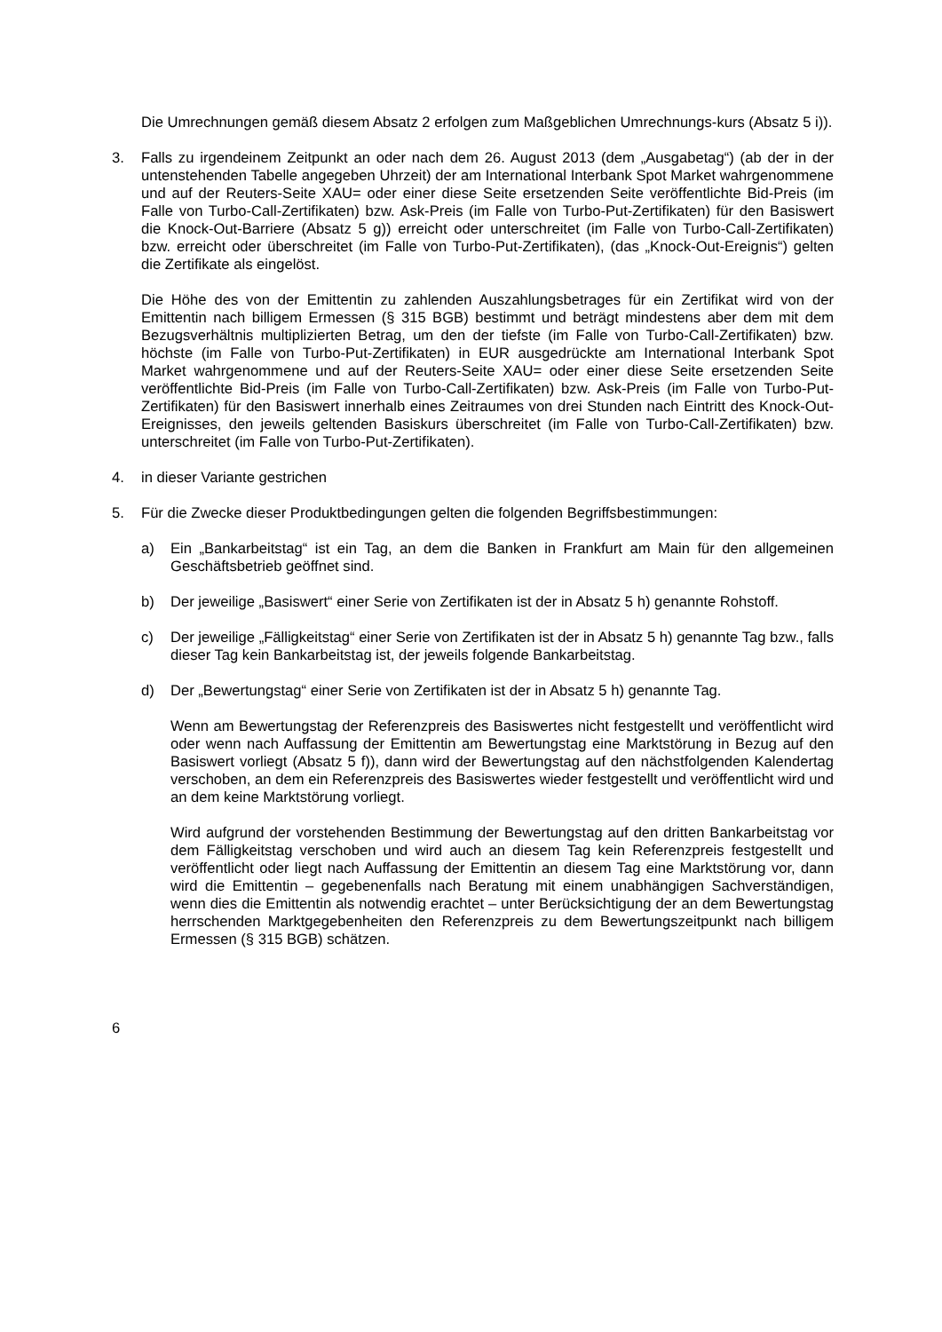Die Umrechnungen gemäß diesem Absatz 2 erfolgen zum Maßgeblichen Umrechnungs-kurs (Absatz 5 i)).
3. Falls zu irgendeinem Zeitpunkt an oder nach dem 26. August 2013 (dem „Ausgabetag“) (ab der in der untenstehenden Tabelle angegeben Uhrzeit) der am International Interbank Spot Market wahrgenommene und auf der Reuters-Seite XAU= oder einer diese Seite ersetzenden Seite veröffentlichte Bid-Preis (im Falle von Turbo-Call-Zertifikaten) bzw. Ask-Preis (im Falle von Turbo-Put-Zertifikaten) für den Basiswert die Knock-Out-Barriere (Absatz 5 g)) erreicht oder unterschreitet (im Falle von Turbo-Call-Zertifikaten) bzw. erreicht oder überschreitet (im Falle von Turbo-Put-Zertifikaten), (das „Knock-Out-Ereignis“) gelten die Zertifikate als eingelöst.
Die Höhe des von der Emittentin zu zahlenden Auszahlungsbetrages für ein Zertifikat wird von der Emittentin nach billigem Ermessen (§ 315 BGB) bestimmt und beträgt mindestens aber dem mit dem Bezugsverhältnis multiplizierten Betrag, um den der tiefste (im Falle von Turbo-Call-Zertifikaten) bzw. höchste (im Falle von Turbo-Put-Zertifikaten) in EUR ausgedrückte am International Interbank Spot Market wahrgenommene und auf der Reuters-Seite XAU= oder einer diese Seite ersetzenden Seite veröffentlichte Bid-Preis (im Falle von Turbo-Call-Zertifikaten) bzw. Ask-Preis (im Falle von Turbo-Put-Zertifikaten) für den Basiswert innerhalb eines Zeitraumes von drei Stunden nach Eintritt des Knock-Out-Ereignisses, den jeweils geltenden Basiskurs überschreitet (im Falle von Turbo-Call-Zertifikaten) bzw. unterschreitet (im Falle von Turbo-Put-Zertifikaten).
4. in dieser Variante gestrichen
5. Für die Zwecke dieser Produktbedingungen gelten die folgenden Begriffsbestimmungen:
a) Ein „Bankarbeitstag“ ist ein Tag, an dem die Banken in Frankfurt am Main für den allgemeinen Geschäftsbetrieb geöffnet sind.
b) Der jeweilige „Basiswert“ einer Serie von Zertifikaten ist der in Absatz 5 h) genannte Rohstoff.
c) Der jeweilige „Fälligkeitstag“ einer Serie von Zertifikaten ist der in Absatz 5 h) genannte Tag bzw., falls dieser Tag kein Bankarbeitstag ist, der jeweils folgende Bankarbeitstag.
d) Der „Bewertungstag“ einer Serie von Zertifikaten ist der in Absatz 5 h) genannte Tag.
Wenn am Bewertungstag der Referenzpreis des Basiswertes nicht festgestellt und veröffentlicht wird oder wenn nach Auffassung der Emittentin am Bewertungstag eine Marktstörung in Bezug auf den Basiswert vorliegt (Absatz 5 f)), dann wird der Bewertungstag auf den nächstfolgenden Kalendertag verschoben, an dem ein Referenzpreis des Basiswertes wieder festgestellt und veröffentlicht wird und an dem keine Marktstörung vorliegt.
Wird aufgrund der vorstehenden Bestimmung der Bewertungstag auf den dritten Bankarbeitstag vor dem Fälligkeitstag verschoben und wird auch an diesem Tag kein Referenzpreis festgestellt und veröffentlicht oder liegt nach Auffassung der Emittentin an diesem Tag eine Marktstörung vor, dann wird die Emittentin – gegebenenfalls nach Beratung mit einem unabhängigen Sachverständigen, wenn dies die Emittentin als notwendig erachtet – unter Berücksichtigung der an dem Bewertungstag herrschenden Marktgegebenheiten den Referenzpreis zu dem Bewertungszeitpunkt nach billigem Ermessen (§ 315 BGB) schätzen.
6